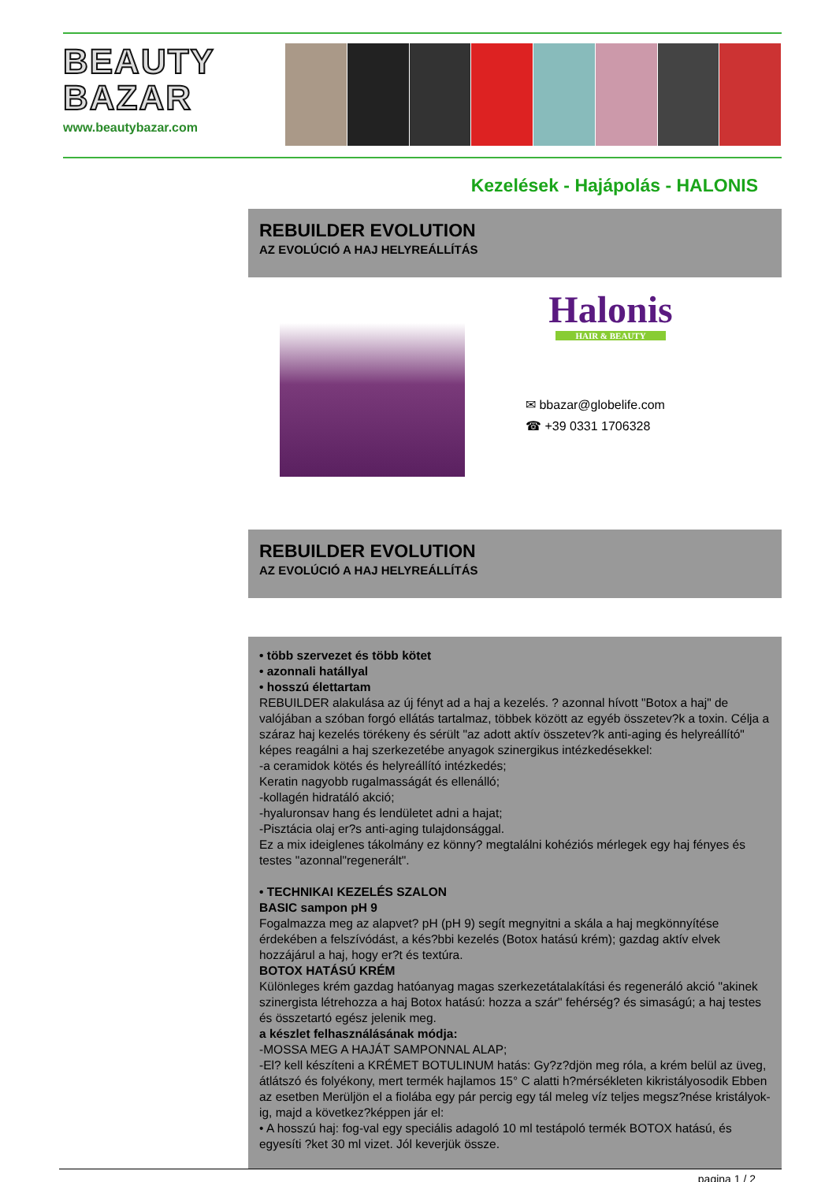BEAUTY
BAZAR
www.beautybazar.com
Kezelések - Hajápolás - HALONIS
REBUILDER EVOLUTION
AZ EVOLÚCIÓ A HAJ HELYREÁLLÍTÁS
Halonis
HAIR & BEAUTY
✉ bbazar@globelife.com
☎ +39 0331 1706328
REBUILDER EVOLUTION
AZ EVOLÚCIÓ A HAJ HELYREÁLLÍTÁS
• több szervezet és több kötet
• azonnali hatállyal
• hosszú élettartam
REBUILDER alakulása az új fényt ad a haj a kezelés. ? azonnal hívott "Botox a haj" de valójában a szóban forgó ellátás tartalmaz, többek között az egyéb összetev?k a toxin. Célja a száraz haj kezelés törékeny és sérült "az adott aktív összetev?k anti-aging és helyreállító" képes reagálni a haj szerkezetébe anyagok szinergikus intézkedésekkel:
-a ceramidok kötés és helyreállító intézkedés;
Keratin nagyobb rugalmasságát és ellenálló;
-kollagén hidratáló akció;
-hyaluronsav hang és lendületet adni a hajat;
-Pisztácia olaj er?s anti-aging tulajdonsággal.
Ez a mix ideiglenes tákolmány ez könny? megtalálni kohéziós mérlegek egy haj fényes és testes "azonnal"regenerált".
• TECHNIKAI KEZELÉS SZALON
BASIC sampon pH 9
Fogalmazza meg az alapvet? pH (pH 9) segít megnyitni a skála a haj megkönnyítése érdekében a felszívódást, a kés?bbi kezelés (Botox hatású krém); gazdag aktív elvek hozzájárul a haj, hogy er?t és textúra.
BOTOX HATÁSÚ KRÉM
Különleges krém gazdag hatóanyag magas szerkezetátalakítási és regeneráló akció "akinek szinergista létrehozza a haj Botox hatású: hozza a szár" fehérség? és simaságú; a haj testes és összetartó egész jelenik meg.
a készlet felhasználásának módja:
-MOSSA MEG A HAJÁT SAMPONNAL ALAP;
-El? kell készíteni a KRÉMET BOTULINUM hatás: Gy?z?djön meg róla, a krém belül az üveg, átlátszó és folyékony, mert termék hajlamos 15° C alatti h?mérsékleten kikristályosodik Ebben az esetben Merüljön el a fiolába egy pár percig egy tál meleg víz teljes megsz?nése kristályok-ig, majd a következ?képpen jár el:
• A hosszú haj: fog-val egy speciális adagoló 10 ml testápoló termék BOTOX hatású, és egyesíti ?ket 30 ml vizet. Jól keverjük össze.
pagina 1 / 2